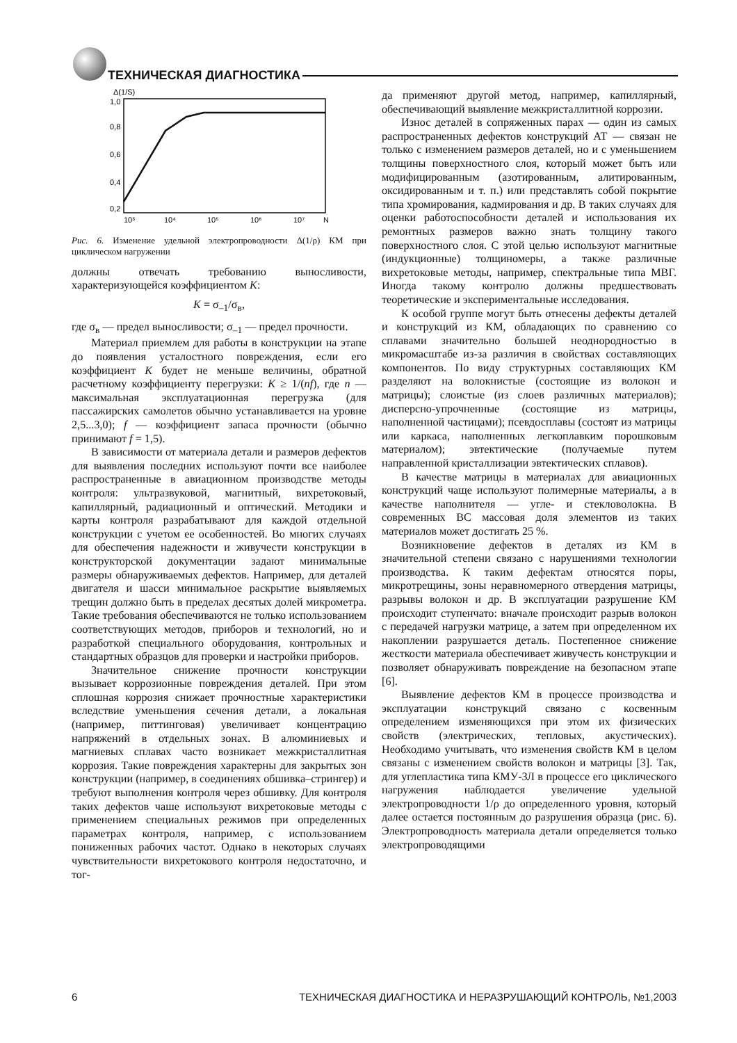ТЕХНИЧЕСКАЯ ДИАГНОСТИКА
Δ(1/S)
1,0
0,8
0,6
0,4
0,2
10³
10⁴
10⁵
10⁶
10⁷
N
Рис. 6. Изменение удельной электропроводности Δ(1/ρ) КМ при циклическом нагружении
должны отвечать требованию выносливости, характеризующейся коэффициентом K:
K = σ<sub>–1</sub>/σ<sub>в</sub>,
где σ<sub>в</sub> — предел выносливости; σ<sub>–1</sub> — предел прочности.
Материал приемлем для работы в конструкции на этапе до появления усталостного повреждения, если его коэффициент K будет не меньше величины, обратной расчетному коэффициенту перегрузки: K ≥ 1/(nf), где n — максимальная эксплуатационная перегрузка (для пассажирских самолетов обычно устанавливается на уровне 2,5...3,0); f — коэффициент запаса прочности (обычно принимают f = 1,5).
В зависимости от материала детали и размеров дефектов для выявления последних используют почти все наиболее распространенные в авиационном производстве методы контроля: ультразвуковой, магнитный, вихретоковый, капиллярный, радиационный и оптический. Методики и карты контроля разрабатывают для каждой отдельной конструкции с учетом ее особенностей. Во многих случаях для обеспечения надежности и живучести конструкции в конструкторской документации задают минимальные размеры обнаруживаемых дефектов. Например, для деталей двигателя и шасси минимальное раскрытие выявляемых трещин должно быть в пределах десятых долей микрометра. Такие требования обеспечиваются не только использованием соответствующих методов, приборов и технологий, но и разработкой специального оборудования, контрольных и стандартных образцов для проверки и настройки приборов.
Значительное снижение прочности конструкции вызывает коррозионные повреждения деталей. При этом сплошная коррозия снижает прочностные характеристики вследствие уменьшения сечения детали, а локальная (например, питтинговая) увеличивает концентрацию напряжений в отдельных зонах. В алюминиевых и магниевых сплавах часто возникает межкристаллитная коррозия. Такие повреждения характерны для закрытых зон конструкции (например, в соединениях обшивка–стрингер) и требуют выполнения контроля через обшивку. Для контроля таких дефектов чаше используют вихретоковые методы с применением специальных режимов при определенных параметрах контроля, например, с использованием пониженных рабочих частот. Однако в некоторых случаях чувствительности вихретокового контроля недостаточно, и тог-
да применяют другой метод, например, капиллярный, обеспечивающий выявление межкристаллитной коррозии.
Износ деталей в сопряженных парах — один из самых распространенных дефектов конструкций АТ — связан не только с изменением размеров деталей, но и с уменьшением толщины поверхностного слоя, который может быть или модифицированным (азотированным, алитированным, оксидированным и т. п.) или представлять собой покрытие типа хромирования, кадмирования и др. В таких случаях для оценки работоспособности деталей и использования их ремонтных размеров важно знать толщину такого поверхностного слоя. С этой целью используют магнитные (индукционные) толщиномеры, а также различные вихретоковые методы, например, спектральные типа МВГ. Иногда такому контролю должны предшествовать теоретические и экспериментальные исследования.
К особой группе могут быть отнесены дефекты деталей и конструкций из КМ, обладающих по сравнению со сплавами значительно большей неоднородностью в микромасштабе из-за различия в свойствах составляющих компонентов. По виду структурных составляющих КМ разделяют на волокнистые (состоящие из волокон и матрицы); слоистые (из слоев различных материалов); дисперсно-упрочненные (состоящие из матрицы, наполненной частицами); псевдосплавы (состоят из матрицы или каркаса, наполненных легкоплавким порошковым материалом); эвтектические (получаемые путем направленной кристаллизации эвтектических сплавов).
В качестве матрицы в материалах для авиационных конструкций чаще используют полимерные материалы, а в качестве наполнителя — угле- и стекловолокна. В современных ВС массовая доля элементов из таких материалов может достигать 25 %.
Возникновение дефектов в деталях из КМ в значительной степени связано с нарушениями технологии производства. К таким дефектам относятся поры, микротрещины, зоны неравномерного отвердения матрицы, разрывы волокон и др. В эксплуатации разрушение КМ происходит ступенчато: вначале происходит разрыв волокон с передачей нагрузки матрице, а затем при определенном их накоплении разрушается деталь. Постепенное снижение жесткости материала обеспечивает живучесть конструкции и позволяет обнаруживать повреждение на безопасном этапе [6].
Выявление дефектов КМ в процессе производства и эксплуатации конструкций связано с косвенным определением изменяющихся при этом их физических свойств (электрических, тепловых, акустических). Необходимо учитывать, что изменения свойств КМ в целом связаны с изменением свойств волокон и матрицы [3]. Так, для углепластика типа КМУ-ЗЛ в процессе его циклического нагружения наблюдается увеличение удельной электропроводности 1/ρ до определенного уровня, который далее остается постоянным до разрушения образца (рис. 6). Электропроводность материала детали определяется только электропроводящими
6 ТЕХНИЧЕСКАЯ ДИАГНОСТИКА И НЕРАЗРУШАЮЩИЙ КОНТРОЛЬ, №1,2003